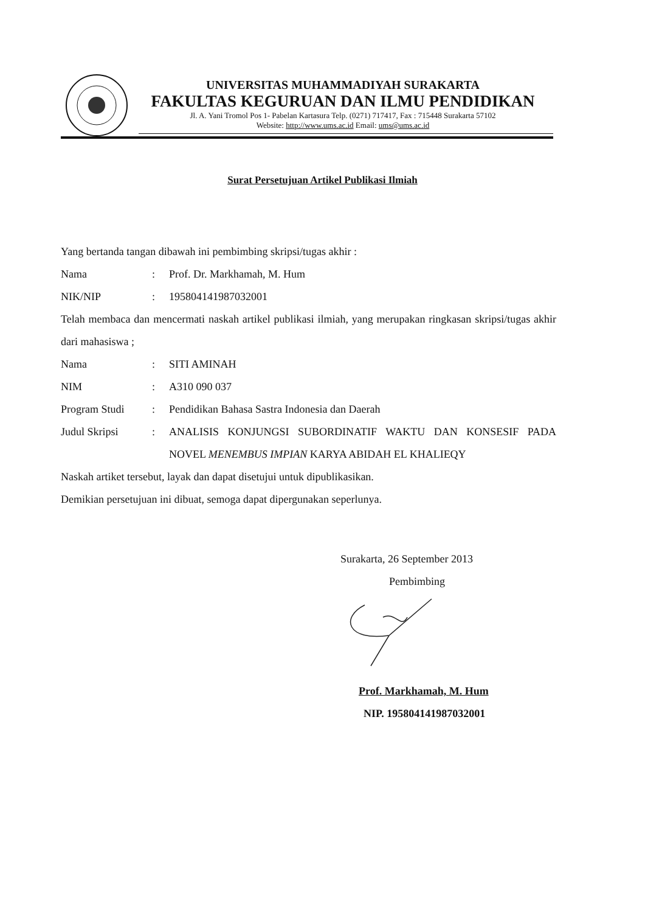UNIVERSITAS MUHAMMADIYAH SURAKARTA
FAKULTAS KEGURUAN DAN ILMU PENDIDIKAN
Jl. A. Yani Tromol Pos 1- Pabelan Kartasura Telp. (0271) 717417, Fax : 715448 Surakarta 57102
Website: http://www.ums.ac.id Email: ums@ums.ac.id
Surat Persetujuan Artikel Publikasi Ilmiah
Yang bertanda tangan dibawah ini pembimbing skripsi/tugas akhir :
Nama : Prof. Dr. Markhamah, M. Hum
NIK/NIP : 195804141987032001
Telah membaca dan mencermati naskah artikel publikasi ilmiah, yang merupakan ringkasan skripsi/tugas akhir dari mahasiswa ;
Nama : SITI AMINAH
NIM : A310 090 037
Program Studi : Pendidikan Bahasa Sastra Indonesia dan Daerah
Judul Skripsi : ANALISIS KONJUNGSI SUBORDINATIF WAKTU DAN KONSESIF PADA NOVEL MENEMBUS IMPIAN KARYA ABIDAH EL KHALIEQY
Naskah artiket tersebut, layak dan dapat disetujui untuk dipublikasikan.
Demikian persetujuan ini dibuat, semoga dapat dipergunakan seperlunya.
Surakarta, 26 September 2013
Pembimbing
Prof. Markhamah, M. Hum
NIP. 195804141987032001